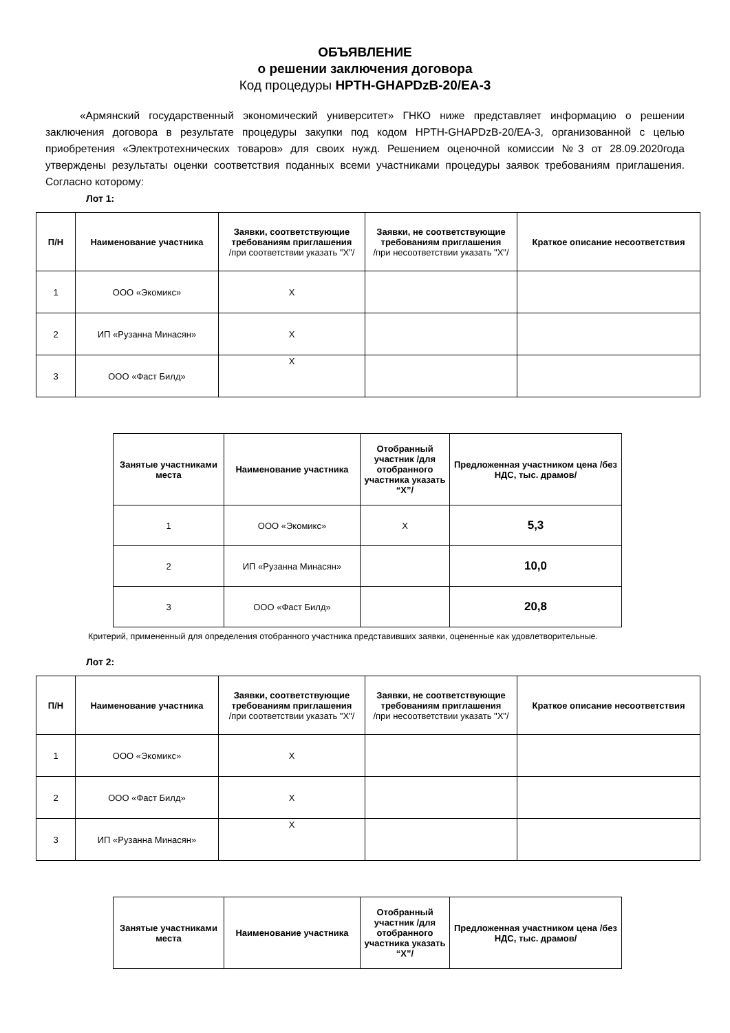ОБЪЯВЛЕНИЕ
о решении заключения договора
Код процедуры HPTH-GHAPDzB-20/EA-3
«Армянский государственный экономический университет» ГНКО ниже представляет информацию о решении заключения договора в результате процедуры закупки под кодом HPTH-GHAPDzB-20/EA-3, организованной с целью приобретения «Электротехнических товаров» для своих нужд. Решением оценочной комиссии №3 от 28.09.2020года утверждены результаты оценки соответствия поданных всеми участниками процедуры заявок требованиям приглашения. Согласно которому:
Лот 1:
| П/Н | Наименование участника | Заявки, соответствующие требованиям приглашения /при соответствии указать "X"/ | Заявки, не соответствующие требованиям приглашения /при несоответствии указать "X"/ | Краткое описание несоответствия |
| --- | --- | --- | --- | --- |
| 1 | ООО «Экомикс» | X | | |
| 2 | ИП «Рузанна Минасян» | X | | |
| 3 | ООО «Фаст Билд» | X | | |
| Занятые участниками места | Наименование участника | Отобранный участник /для отобранного участника указать “X”/ | Предложенная участником цена /без НДС, тыс. драмов/ |
| --- | --- | --- | --- |
| 1 | ООО «Экомикс» | X | 5,3 |
| 2 | ИП «Рузанна Минасян» | | 10,0 |
| 3 | ООО «Фаст Билд» | | 20,8 |
Критерий, примененный для определения отобранного участника представивших заявки, оцененные как удовлетворительные.
Лот 2:
| П/Н | Наименование участника | Заявки, соответствующие требованиям приглашения /при соответствии указать "X"/ | Заявки, не соответствующие требованиям приглашения /при несоответствии указать "X"/ | Краткое описание несоответствия |
| --- | --- | --- | --- | --- |
| 1 | ООО «Экомикс» | X | | |
| 2 | ООО «Фаст Билд» | X | | |
| 3 | ИП «Рузанна Минасян» | X | | |
| Занятые участниками места | Наименование участника | Отобранный участник /для отобранного участника указать “X”/ | Предложенная участником цена /без НДС, тыс. драмов/ |
| --- | --- | --- | --- |